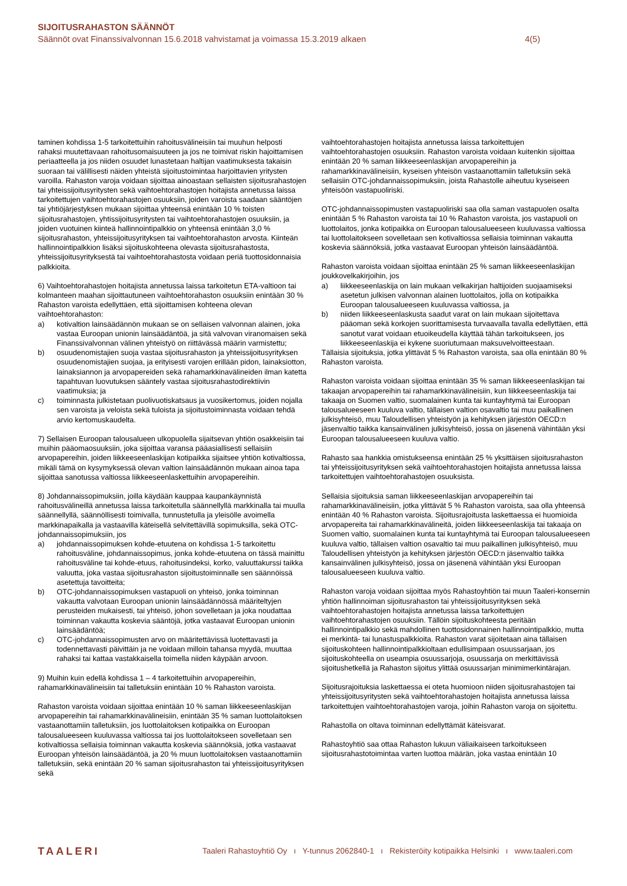SIJOITUSRAHASTON SÄÄNNÖT
Säännöt ovat Finanssivalvonnan 15.6.2018 vahvistamat ja voimassa 15.3.2019 alkaen 4(5)
taminen kohdissa 1-5 tarkoitettuihin rahoitusvälineisiin tai muuhun helposti rahaksi muutettavaan rahoitusomaisuuteen ja jos ne toimivat riskin hajoittamisen periaatteella ja jos niiden osuudet lunastetaan haltijan vaatimuksesta takaisin suoraan tai välillisesti näiden yhteistä sijoitustoimintaa harjoittavien yritysten varoilla. Rahaston varoja voidaan sijoittaa ainoastaan sellaisten sijoitusrahastojen tai yhteissijoitusyritysten sekä vaihtoehtorahastojen hoitajista annetussa laissa tarkoitettujen vaihtoehtorahastojen osuuksiin, joiden varoista saadaan sääntöjen tai yhtiöjärjestyksen mukaan sijoittaa yhteensä enintään 10 % toisten sijoitusrahastojen, yhtissijoitusyritysten tai vaihtoehtorahastojen osuuksiin, ja joiden vuotuinen kiinteä hallinnointipalkkio on yhteensä enintään 3,0 % sijoitusrahaston, yhteissijoitusyrityksen tai vaihtoehtorahaston arvosta. Kiinteän hallinnointipalkkion lisäksi sijoituskohteena olevasta sijoitusrahastosta, yhteissijoitusyrityksestä tai vaihtoehtorahastosta voidaan periä tuottosidonnaisia palkkioita.
6) Vaihtoehtorahastojen hoitajista annetussa laissa tarkoitetun ETA-valtioon tai kolmanteen maahan sijoittautuneen vaihtoehtorahaston osuuksiin enintään 30 % Rahaston varoista edellyttäen, että sijoittamisen kohteena olevan vaihtoehtorahaston:
a) kotivaltion lainsäädännön mukaan se on sellaisen valvonnan alainen, joka vastaa Euroopan unionin lainsäädäntöä, ja sitä valvovan viranomaisen sekä Finanssivalvonnan välinen yhteistyö on riittävässä määrin varmistettu;
b) osuudenomistajien suoja vastaa sijoitusrahaston ja yhteissijoitusyrityksen osuudenomistajien suojaa, ja erityisesti varojen erillään pidon, lainaksiotton, lainaksiannon ja arvopapereiden sekä rahamarkkinavälineiden ilman katetta tapahtuvan luovutuksen sääntely vastaa sijoitusrahastodirektiivin vaatimuksia; ja
c) toiminnasta julkistetaan puolivuotiskatsaus ja vuosikertomus, joiden nojalla sen varoista ja veloista sekä tuloista ja sijoitustoiminnasta voidaan tehdä arvio kertomuskaudelta.
7) Sellaisen Euroopan talousalueen ulkopuolella sijaitsevan yhtiön osakkeisiin tai muihin pääomaosuuksiin, joka sijoittaa varansa pääasiallisesti sellaisiin arvopapereihin, joiden liikkeeseenlaskijan kotipaikka sijaitsee yhtiön kotivaltiossa, mikäli tämä on kysymyksessä olevan valtion lainsäädännön mukaan ainoa tapa sijoittaa sanotussa valtiossa liikkeeseenlaskettuihin arvopapereihin.
8) Johdannaissopimuksiin, joilla käydään kauppaa kaupankäynnistä rahoitusvälineillä annetussa laissa tarkoitetulla säännellyllä markkinalla tai muulla säännellyllä, säännöllisesti toimivalla, tunnustetulla ja yleisölle avoimella markkinapaikalla ja vastaavilla käteisellä selvitettävillä sopimuksilla, sekä OTC-johdannaissopimuksiin, jos
a) johdannaissopimuksen kohde-etuutena on kohdissa 1-5 tarkoitettu rahoitusväline, johdannaissopimus, jonka kohde-etuutena on tässä mainittu rahoitusväline tai kohde-etuus, rahoitusindeksi, korko, valuuttakurssi taikka valuutta, joka vastaa sijoitusrahaston sijoitustoiminnalle sen säännöissä asetettuja tavoitteita;
b) OTC-johdannaissopimuksen vastapuoli on yhteisö, jonka toiminnan vakautta valvotaan Euroopan unionin lainsäädännössä määriteltyjen perusteiden mukaisesti, tai yhteisö, johon sovelletaan ja joka noudattaa toiminnan vakautta koskevia sääntöjä, jotka vastaavat Euroopan unionin lainsäädäntöä;
c) OTC-johdannaissopimusten arvo on määritettävissä luotettavasti ja todennettavasti päivittäin ja ne voidaan milloin tahansa myydä, muuttaa rahaksi tai kattaa vastakkaisella toimella niiden käypään arvoon.
9) Muihin kuin edellä kohdissa 1 – 4 tarkoitettuihin arvopapereihin, rahamarkkinavälineisiin tai talletuksiin enintään 10 % Rahaston varoista.
Rahaston varoista voidaan sijoittaa enintään 10 % saman liikkeeseenlaskijan arvopapereihin tai rahamarkkinavälineisiin, enintään 35 % saman luottolaitoksen vastaanottamiin talletuksiin, jos luottolaitoksen kotipaikka on Euroopan talousalueeseen kuuluvassa valtiossa tai jos luottolaitokseen sovelletaan sen kotivaltiossa sellaisia toiminnan vakautta koskevia säännöksiä, jotka vastaavat Euroopan yhteisön lainsäädäntöä, ja 20 % muun luottolaitoksen vastaanottamiin talletuksiin, sekä enintään 20 % saman sijoitusrahaston tai yhteissijoitusyrityksen sekä
vaihtoehtorahastojen hoitajista annetussa laissa tarkoitettujen vaihtoehtorahastojen osuuksiin. Rahaston varoista voidaan kuitenkin sijoittaa enintään 20 % saman liikkeeseenlaskijan arvopapereihin ja rahamarkkinavälineisiin, kyseisen yhteisön vastaanottamiin talletuksiin sekä sellaisiin OTC-johdannaissopimuksiin, joista Rahastolle aiheutuu kyseiseen yhteisöön vastapuoliriski.
OTC-johdannaissopimusten vastapuoliriski saa olla saman vastapuolen osalta enintään 5 % Rahaston varoista tai 10 % Rahaston varoista, jos vastapuoli on luottolaitos, jonka kotipaikka on Euroopan talousalueeseen kuuluvassa valtiossa tai luottolaitokseen sovelletaan sen kotivaltiossa sellaisia toiminnan vakautta koskevia säännöksiä, jotka vastaavat Euroopan yhteisön lainsäädäntöä.
Rahaston varoista voidaan sijoittaa enintään 25 % saman liikkeeseenlaskijan joukkovelkakirjoihin, jos
a) liikkeeseenlaskija on lain mukaan velkakirjan haltijoiden suojaamiseksi asetetun julkisen valvonnan alainen luottolaitos, jolla on kotipaikka Euroopan talousalueeseen kuuluvassa valtiossa, ja
b) niiden liikkeeseenlaskusta saadut varat on lain mukaan sijoitettava pääoman sekä korkojen suorittamisesta turvaavalla tavalla edellyttäen, että sanotut varat voidaan etuoikeudella käyttää tähän tarkoitukseen, jos liikkeeseenlaskija ei kykene suoriutumaan maksuvelvoitteestaan.
Tällaisia sijoituksia, jotka ylittävät 5 % Rahaston varoista, saa olla enintään 80 % Rahaston varoista.
Rahaston varoista voidaan sijoittaa enintään 35 % saman liikkeeseenlaskijan tai takaajan arvopapereihin tai rahamarkkinavälineisiin, kun liikkeeseenlaskija tai takaaja on Suomen valtio, suomalainen kunta tai kuntayhtymä tai Euroopan talousalueeseen kuuluva valtio, tällaisen valtion osavaltio tai muu paikallinen julkisyhteisö, muu Taloudellisen yhteistyön ja kehityksen järjestön OECD:n jäsenvaltio taikka kansainvälinen julkisyhteisö, jossa on jäsenenä vähintään yksi Euroopan talousalueeseen kuuluva valtio.
Rahasto saa hankkia omistukseensa enintään 25 % yksittäisen sijoitusrahaston tai yhteissijoitusyrityksen sekä vaihtoehtorahastojen hoitajista annetussa laissa tarkoitettujen vaihtoehtorahastojen osuuksista.
Sellaisia sijoituksia saman liikkeeseenlaskijan arvopapereihin tai rahamarkkinavälineisiin, jotka ylittävät 5 % Rahaston varoista, saa olla yhteensä enintään 40 % Rahaston varoista. Sijoitusrajoitusta laskettaessa ei huomioida arvopapereita tai rahamarkkinavälineitä, joiden liikkeeseenlaskija tai takaaja on Suomen valtio, suomalainen kunta tai kuntayhtymä tai Euroopan talousalueeseen kuuluva valtio, tällaisen valtion osavaltio tai muu paikallinen julkisyhteisö, muu Taloudellisen yhteistyön ja kehityksen järjestön OECD:n jäsenvaltio taikka kansainvälinen julkisyhteisö, jossa on jäsenenä vähintään yksi Euroopan talousalueeseen kuuluva valtio.
Rahaston varoja voidaan sijoittaa myös Rahastoyhtiön tai muun Taaleri-konsernin yhtiön hallinnoiman sijoitusrahaston tai yhteissijoitusyrityksen sekä vaihtoehtorahastojen hoitajista annetussa laissa tarkoitettujen vaihtoehtorahastojen osuuksiin. Tällöin sijoituskohteesta peritään hallinnointipalkkio sekä mahdollinen tuottosidonnainen hallinnointipalkkio, mutta ei merkintä- tai lunastuspalkkioita. Rahaston varat sijoitetaan aina tällaisen sijoituskohteen hallinnointipalkkioltaan edullisimpaan osuussarjaan, jos sijoituskohteella on useampia osuussarjoja, osuussarja on merkittävissä sijoitushetkellä ja Rahaston sijoitus ylittää osuussarjan minimimerkintärajan.
Sijoitusrajoituksia laskettaessa ei oteta huomioon niiden sijoitusrahastojen tai yhteissijoitusyritysten sekä vaihtoehtorahastojen hoitajista annetussa laissa tarkoitettujen vaihtoehtorahastojen varoja, joihin Rahaston varoja on sijoitettu.
Rahastolla on oltava toiminnan edellyttämät käteisvarat.
Rahastoyhtiö saa ottaa Rahaston lukuun väliaikaiseen tarkoitukseen sijoitusrahastotoimintaa varten luottoa määrän, joka vastaa enintään 10
TAALERI Taaleri Rahastoyhtiö Oy ı Y-tunnus 2062840-1 ı Rekisteröity kotipaikka Helsinki ı www.taaleri.com